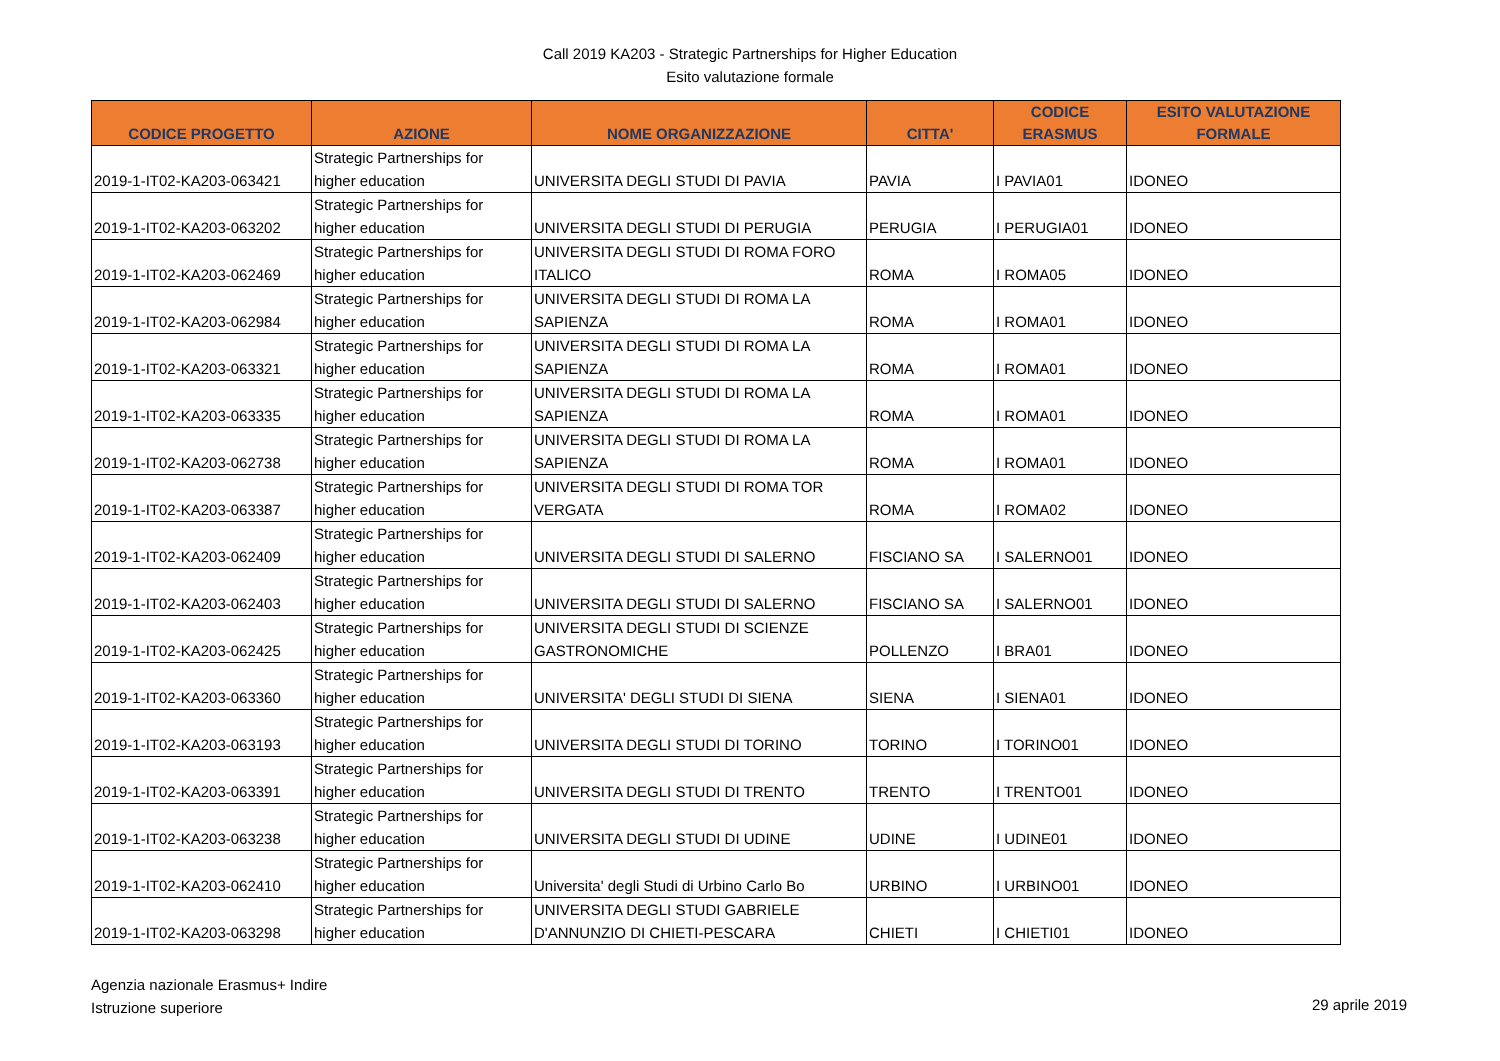Call 2019 KA203 - Strategic Partnerships for Higher Education
Esito valutazione formale
| CODICE PROGETTO | AZIONE | NOME ORGANIZZAZIONE | CITTA' | CODICE ERASMUS | ESITO VALUTAZIONE FORMALE |
| --- | --- | --- | --- | --- | --- |
| 2019-1-IT02-KA203-063421 | Strategic Partnerships for higher education | UNIVERSITA DEGLI STUDI DI PAVIA | PAVIA | I PAVIA01 | IDONEO |
| 2019-1-IT02-KA203-063202 | Strategic Partnerships for higher education | UNIVERSITA DEGLI STUDI DI PERUGIA | PERUGIA | I PERUGIA01 | IDONEO |
| 2019-1-IT02-KA203-062469 | Strategic Partnerships for higher education | UNIVERSITA DEGLI STUDI DI ROMA FORO ITALICO | ROMA | I ROMA05 | IDONEO |
| 2019-1-IT02-KA203-062984 | Strategic Partnerships for higher education | UNIVERSITA DEGLI STUDI DI ROMA LA SAPIENZA | ROMA | I ROMA01 | IDONEO |
| 2019-1-IT02-KA203-063321 | Strategic Partnerships for higher education | UNIVERSITA DEGLI STUDI DI ROMA LA SAPIENZA | ROMA | I ROMA01 | IDONEO |
| 2019-1-IT02-KA203-063335 | Strategic Partnerships for higher education | UNIVERSITA DEGLI STUDI DI ROMA LA SAPIENZA | ROMA | I ROMA01 | IDONEO |
| 2019-1-IT02-KA203-062738 | Strategic Partnerships for higher education | UNIVERSITA DEGLI STUDI DI ROMA LA SAPIENZA | ROMA | I ROMA01 | IDONEO |
| 2019-1-IT02-KA203-063387 | Strategic Partnerships for higher education | UNIVERSITA DEGLI STUDI DI ROMA TOR VERGATA | ROMA | I ROMA02 | IDONEO |
| 2019-1-IT02-KA203-062409 | Strategic Partnerships for higher education | UNIVERSITA DEGLI STUDI DI SALERNO | FISCIANO SA | I SALERNO01 | IDONEO |
| 2019-1-IT02-KA203-062403 | Strategic Partnerships for higher education | UNIVERSITA DEGLI STUDI DI SALERNO | FISCIANO SA | I SALERNO01 | IDONEO |
| 2019-1-IT02-KA203-062425 | Strategic Partnerships for higher education | UNIVERSITA DEGLI STUDI DI SCIENZE GASTRONOMICHE | POLLENZO | I BRA01 | IDONEO |
| 2019-1-IT02-KA203-063360 | Strategic Partnerships for higher education | UNIVERSITA' DEGLI STUDI DI SIENA | SIENA | I SIENA01 | IDONEO |
| 2019-1-IT02-KA203-063193 | Strategic Partnerships for higher education | UNIVERSITA DEGLI STUDI DI TORINO | TORINO | I TORINO01 | IDONEO |
| 2019-1-IT02-KA203-063391 | Strategic Partnerships for higher education | UNIVERSITA DEGLI STUDI DI TRENTO | TRENTO | I TRENTO01 | IDONEO |
| 2019-1-IT02-KA203-063238 | Strategic Partnerships for higher education | UNIVERSITA DEGLI STUDI DI UDINE | UDINE | I UDINE01 | IDONEO |
| 2019-1-IT02-KA203-062410 | Strategic Partnerships for higher education | Universita' degli Studi di Urbino Carlo Bo | URBINO | I URBINO01 | IDONEO |
| 2019-1-IT02-KA203-063298 | Strategic Partnerships for higher education | UNIVERSITA DEGLI STUDI GABRIELE D'ANNUNZIO DI CHIETI-PESCARA | CHIETI | I CHIETI01 | IDONEO |
Agenzia nazionale Erasmus+ Indire
Istruzione superiore
29 aprile 2019